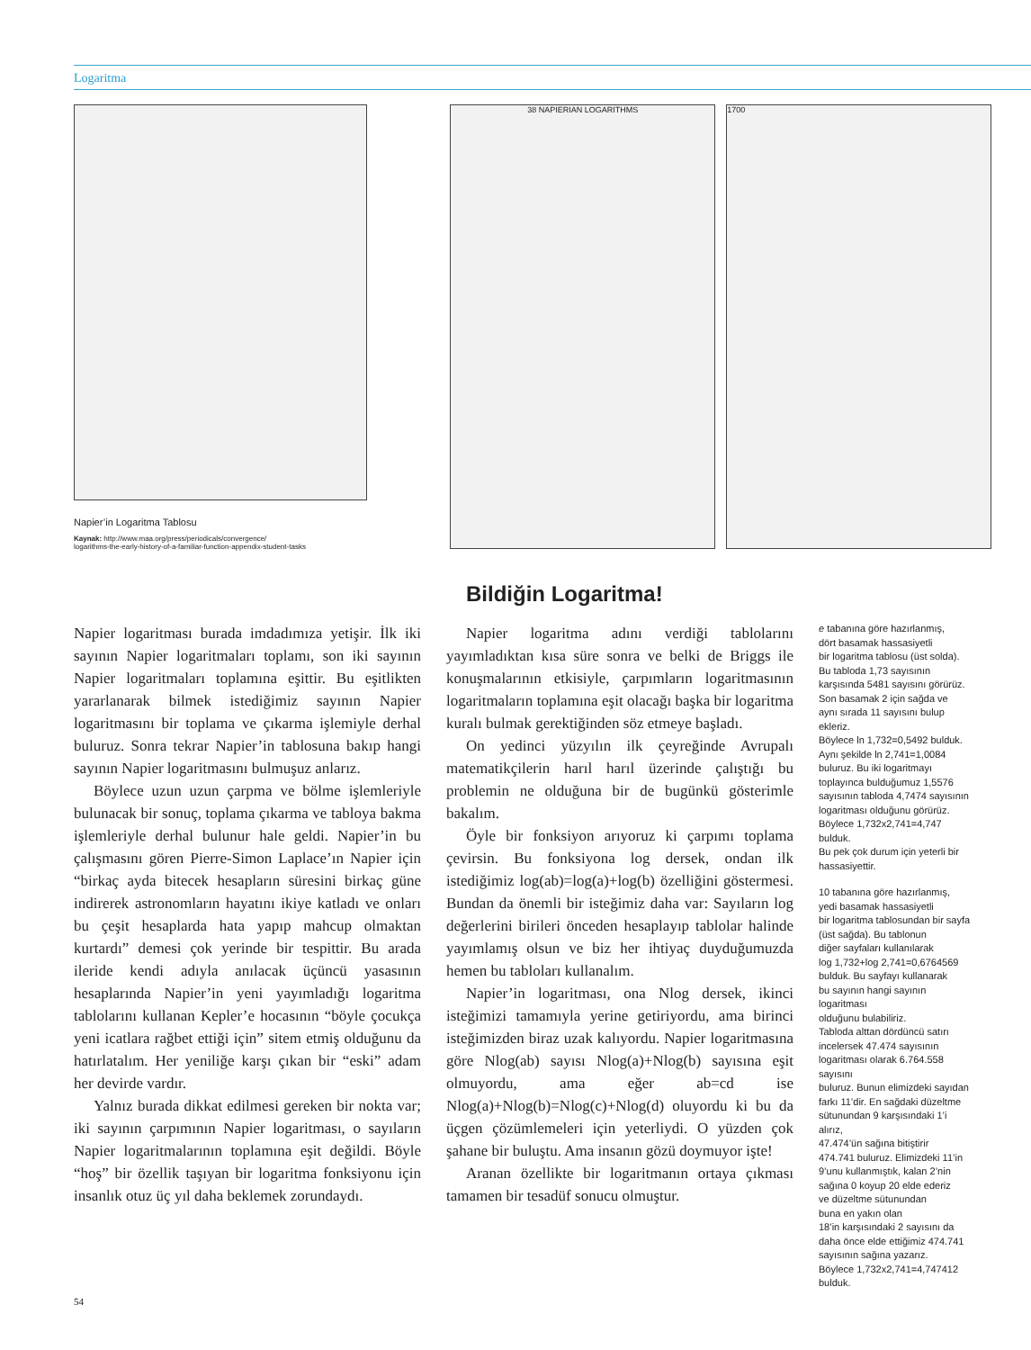Logaritma
Napier’in Logaritma Tablosu
Kaynak: http://www.maa.org/press/periodicals/convergence/
logarithms-the-early-history-of-a-familiar-function-appendix-student-tasks
38 NAPIERIAN LOGARITHMS 1700
Bildiğin Logaritma!
Napier logaritması burada imdadımıza yetişir. İlk iki sayının Napier logaritmaları toplamı, son iki sayının Napier logaritmaları toplamına eşittir. Bu eşitlikten yararlanarak bilmek istediğimiz sayının Napier logaritmasını bir toplama ve çıkarma işlemiyle derhal buluruz. Sonra tekrar Napier’in tablosuna bakıp hangi sayının Napier logaritmasını bulmuşuz anlarız.
Böylece uzun uzun çarpma ve bölme işlemleriyle bulunacak bir sonuç, toplama çıkarma ve tabloya bakma işlemleriyle derhal bulunur hale geldi. Napier’in bu çalışmasını gören Pierre-Simon Laplace’ın Napier için “birkaç ayda bitecek hesapların süresini birkaç güne indirerek astronomların hayatını ikiye katladı ve onları bu çeşit hesaplarda hata yapıp mahcup olmaktan kurtardı” demesi çok yerinde bir tespittir. Bu arada ileride kendi adıyla anılacak üçüncü yasasının hesaplarında Napier’in yeni yayımladığı logaritma tablolarını kullanan Kepler’e hocasının “böyle çocukça yeni icatlara rağbet ettiği için” sitem etmiş olduğunu da hatırlatalım. Her yeniliğe karşı çıkan bir “eski” adam her devirde vardır.
Yalnız burada dikkat edilmesi gereken bir nokta var; iki sayının çarpımının Napier logaritması, o sayıların Napier logaritmalarının toplamına eşit değildi. Böyle “hoş” bir özellik taşıyan bir logaritma fonksiyonu için insanlık otuz üç yıl daha beklemek zorundaydı.
Napier logaritma adını verdiği tablolarını yayımladıktan kısa süre sonra ve belki de Briggs ile konuşmalarının etkisiyle, çarpımların logaritmasının logaritmaların toplamına eşit olacağı başka bir logaritma kuralı bulmak gerektiğinden söz etmeye başladı.
On yedinci yüzyılın ilk çeyreğinde Avrupalı matematikçilerin harıl harıl üzerinde çalıştığı bu problemin ne olduğuna bir de bugünkü gösterimle bakalım.
Öyle bir fonksiyon arıyoruz ki çarpımı toplama çevirsin. Bu fonksiyona log dersek, ondan ilk istediğimiz log(ab)=log(a)+log(b) özelliğini göstermesi. Bundan da önemli bir isteğimiz daha var: Sayıların log değerlerini birileri önceden hesaplayıp tablolar halinde yayımlamış olsun ve biz her ihtiyaç duyduğumuzda hemen bu tabloları kullanalım.
Napier’in logaritması, ona Nlog dersek, ikinci isteğimizi tamamıyla yerine getiriyordu, ama birinci isteğimizden biraz uzak kalıyordu. Napier logaritmasına göre Nlog(ab) sayısı Nlog(a)+Nlog(b) sayısına eşit olmuyordu, ama eğer ab=cd ise Nlog(a)+Nlog(b)=Nlog(c)+Nlog(d) oluyordu ki bu da üçgen çözümlemeleri için yeterliydi. O yüzden çok şahane bir buluştu. Ama insanın gözü doymuyor işte!
Aranan özellikte bir logaritmanın ortaya çıkması tamamen bir tesadüf sonucu olmuştur.
e tabanına göre hazırlanmış,
dört basamak hassasiyetli
bir logaritma tablosu (üst solda).
Bu tabloda 1,73 sayısının
karşısında 5481 sayısını görürüz.
Son basamak 2 için sağda ve
aynı sırada 11 sayısını bulup ekleriz.
Böylece ln 1,732=0,5492 bulduk.
Aynı şekilde ln 2,741=1,0084
buluruz. Bu iki logaritmayı
toplayınca bulduğumuz 1,5576
sayısının tabloda 4,7474 sayısının
logaritması olduğunu görürüz.
Böylece 1,732x2,741=4,747 bulduk.
Bu pek çok durum için yeterli bir
hassasiyettir.
10 tabanına göre hazırlanmış,
yedi basamak hassasiyetli
bir logaritma tablosundan bir sayfa
(üst sağda). Bu tablonun
diğer sayfaları kullanılarak
log 1,732+log 2,741=0,6764569
bulduk. Bu sayfayı kullanarak
bu sayının hangi sayının logaritması
olduğunu bulabiliriz.
Tabloda alttan dördüncü satırı
incelersek 47.474 sayısının
logaritması olarak 6.764.558 sayısını
buluruz. Bunun elimizdeki sayıdan
farkı 11’dir. En sağdaki düzeltme
sütunundan 9 karşısındaki 1’i alırız,
47.474’ün sağına bitiştirir
474.741 buluruz. Elimizdeki 11’in
9’unu kullanmıştık, kalan 2’nin
sağına 0 koyup 20 elde ederiz
ve düzeltme sütunundan
buna en yakın olan
18’in karşısındaki 2 sayısını da
daha önce elde ettiğimiz 474.741
sayısının sağına yazarız.
Böylece 1,732x2,741=4,747412
bulduk.
54